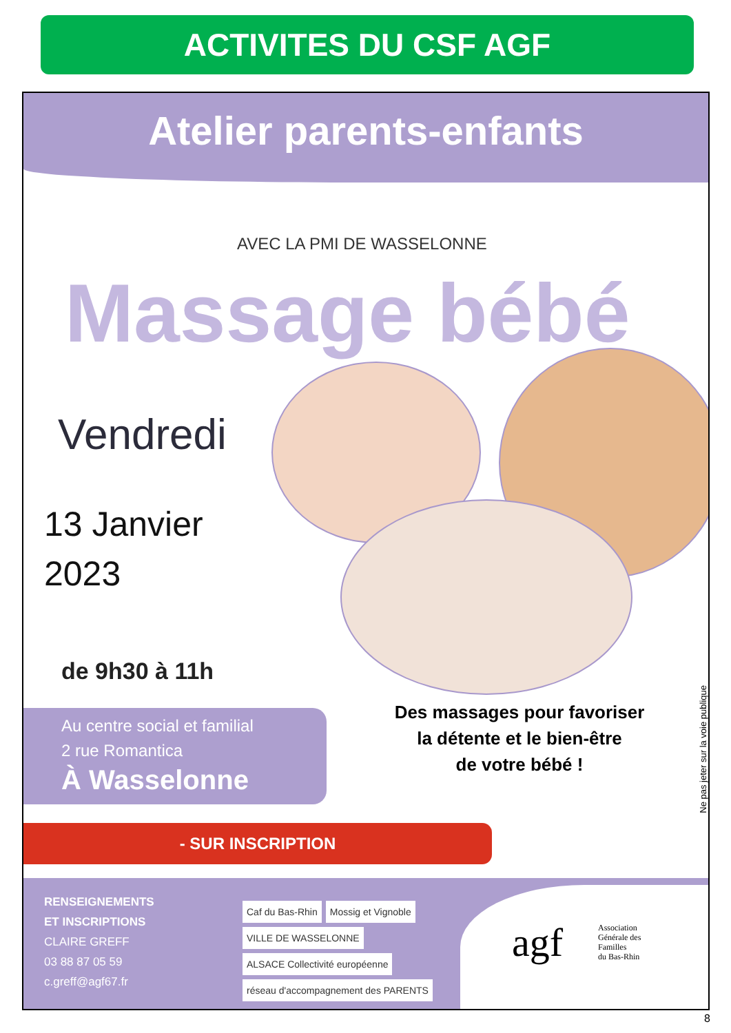ACTIVITES DU CSF AGF
Atelier parents-enfants
AVEC LA PMI DE WASSELONNE
Massage bébé
Vendredi
13 Janvier
2023
de 9h30 à 11h
Au centre social et familial
2 rue Romantica
À Wasselonne
Des massages pour favoriser
la détente et le bien-être
de votre bébé !
Ne pas jeter sur la voie publique
- SUR INSCRIPTION
RENSEIGNEMENTS
ET INSCRIPTIONS
CLAIRE GREFF
03 88 87 05 59
c.greff@agf67.fr
Caf du Bas-Rhin Mossig et Vignoble VILLE DE WASSELONNE ALSACE Collectivité européenne réseau d'accompagnement des PARENTS
agf
Association
Générale des
Familles
du Bas-Rhin
8